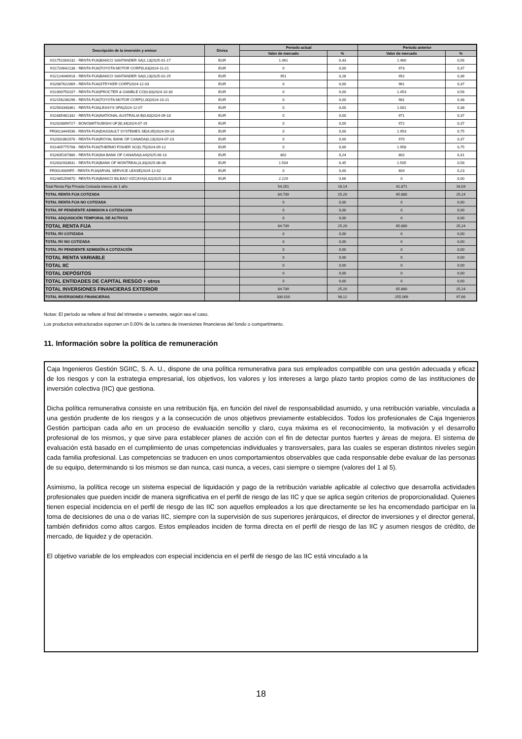| Descripción de la inversión y emisor | Divisa | Periodo actual | | Periodo anterior | |
| --- | --- | --- | --- | --- | --- |
| | | Valor de mercado | % | Valor de mercado | % |
| XS1751004232 - RENTA FIJA/BANCO SANTANDER SA/1,13/2025-01-17 | EUR | 1.461 | 0,43 | 1.460 | 0,56 |
| XS1720642138 - RENTA FIJA/TOYOTA MOTOR CORP/0,63/2024-11-21 | EUR | 0 | 0,00 | 973 | 0,37 |
| XS2124046918 - RENTA FIJA/BANCO SANTANDER SA/0,13/2025-02-25 | EUR | 951 | 0,28 | 952 | 0,36 |
| XS2087622069 - RENTA FIJA/STRYKER CORP/2024-12-03 | EUR | 0 | 0,00 | 961 | 0,37 |
| XS1900750107 - RENTA FIJA/PROCTER & GAMBLE CO/0,63/2024-10-30 | EUR | 0 | 0,00 | 1.453 | 0,56 |
| XS2156236296 - RENTA FIJA/TOYOTA MOTOR CORP/2,00/2024-10-21 | EUR | 0 | 0,00 | 981 | 0,38 |
| XS2563348361 - RENTA FIJA/LEASYS SPA/2024-12-07 | EUR | 0 | 0,00 | 1.001 | 0,38 |
| XS1685481332 - RENTA FIJA/NATIONAL AUSTRALIA B/0,63/2024-09-18 | EUR | 0 | 0,00 | 971 | 0,37 |
| XS2028899727 - BONO/MITSUBISHI UFJ/0,34/2024-07-19 | EUR | 0 | 0,00 | 972 | 0,37 |
| FR0013444536 - RENTA FIJA/DASSAULT SYSTEMES SE/4,05/2024-09-16 | EUR | 0 | 0,00 | 1.953 | 0,75 |
| XS2031862076 - RENTA FIJA/ROYAL BANK OF CANADA/0,13/2024-07-23 | EUR | 0 | 0,00 | 970 | 0,37 |
| XS1405775708 - RENTA FIJA/THERMO FISHER SCI/0,75/2024-09-12 | EUR | 0 | 0,00 | 1.958 | 0,75 |
| XS2635167880 - RENTA FIJA/NA BANK OF CANADA/3,44/2025-06-13 | EUR | 802 | 0,24 | 802 | 0,31 |
| XS2632933631 - RENTA FIJA/BANK OF MONTREAL/3,33/2025-06-06 | EUR | 1.504 | 0,45 | 1.505 | 0,58 |
| FR001400I9F5 - RENTA FIJA/ARVAL SERVICE LEASE/2024-12-02 | EUR | 0 | 0,00 | 604 | 0,23 |
| XS2485259670 - RENTA FIJA/BANCO BILBAO VIZCAYA/4,02/2025-11-26 | EUR | 2.229 | 0,66 | 0 | 0,00 |
| Total Renta Fija Privada Cotizada menos de 1 año | | 54.251 | 16,14 | 41.871 | 16,03 |
| TOTAL RENTA FIJA COTIZADA | | 84.739 | 25,20 | 65.880 | 25,24 |
| TOTAL RENTA FIJA NO COTIZADA | | 0 | 0,00 | 0 | 0,00 |
| TOTAL RF PENDIENTE ADMISION A COTIZACION | | 0 | 0,00 | 0 | 0,00 |
| TOTAL ADQUISICIÓN TEMPORAL DE ACTIVOS | | 0 | 0,00 | 0 | 0,00 |
| TOTAL RENTA FIJA | | 84.739 | 25,20 | 65.880 | 25,24 |
| TOTAL RV COTIZADA | | 0 | 0,00 | 0 | 0,00 |
| TOTAL RV NO COTIZADA | | 0 | 0,00 | 0 | 0,00 |
| TOTAL RV PENDIENTE ADMISIÓN A COTIZACIÓN | | 0 | 0,00 | 0 | 0,00 |
| TOTAL RENTA VARIABLE | | 0 | 0,00 | 0 | 0,00 |
| TOTAL IIC | | 0 | 0,00 | 0 | 0,00 |
| TOTAL DEPÓSITOS | | 0 | 0,00 | 0 | 0,00 |
| TOTAL ENTIDADES DE CAPITAL RIESGO + otros | | 0 | 0,00 | 0 | 0,00 |
| TOTAL INVERSIONES FINANCIERAS EXTERIOR | | 84.739 | 25,20 | 65.880 | 25,24 |
| TOTAL INVERSIONES FINANCIERAS | | 330.020 | 98,12 | 255.069 | 97,66 |
Notas: El período se refiere al final del trimestre o semestre, según sea el caso.
Los productos estructurados suponen un 0,00% de la cartera de inversiones financieras del fondo o compartimento.
11. Información sobre la política de remuneración
Caja Ingenieros Gestión SGIIC, S. A. U., dispone de una política remunerativa para sus empleados compatible con una gestión adecuada y eficaz de los riesgos y con la estrategia empresarial, los objetivos, los valores y los intereses a largo plazo tanto propios como de las instituciones de inversión colectiva (IIC) que gestiona.
Dicha política remunerativa consiste en una retribución fija, en función del nivel de responsabilidad asumido, y una retribución variable, vinculada a una gestión prudente de los riesgos y a la consecución de unos objetivos previamente establecidos. Todos los profesionales de Caja Ingenieros Gestión participan cada año en un proceso de evaluación sencillo y claro, cuya máxima es el reconocimiento, la motivación y el desarrollo profesional de los mismos, y que sirve para establecer planes de acción con el fin de detectar puntos fuertes y áreas de mejora. El sistema de evaluación está basado en el cumplimiento de unas competencias individuales y transversales, para las cuales se esperan distintos niveles según cada familia profesional. Las competencias se traducen en unos comportamientos observables que cada responsable debe evaluar de las personas de su equipo, determinando si los mismos se dan nunca, casi nunca, a veces, casi siempre o siempre (valores del 1 al 5).
Asimismo, la política recoge un sistema especial de liquidación y pago de la retribución variable aplicable al colectivo que desarrolla actividades profesionales que pueden incidir de manera significativa en el perfil de riesgo de las IIC y que se aplica según criterios de proporcionalidad. Quienes tienen especial incidencia en el perfil de riesgo de las IIC son aquellos empleados a los que directamente se les ha encomendado participar en la toma de decisiones de una o de varias IIC, siempre con la supervisión de sus superiores jerárquicos, el director de inversiones y el director general, también definidos como altos cargos. Estos empleados inciden de forma directa en el perfil de riesgo de las IIC y asumen riesgos de crédito, de mercado, de liquidez y de operación.
El objetivo variable de los empleados con especial incidencia en el perfil de riesgo de las IIC está vinculado a la
18